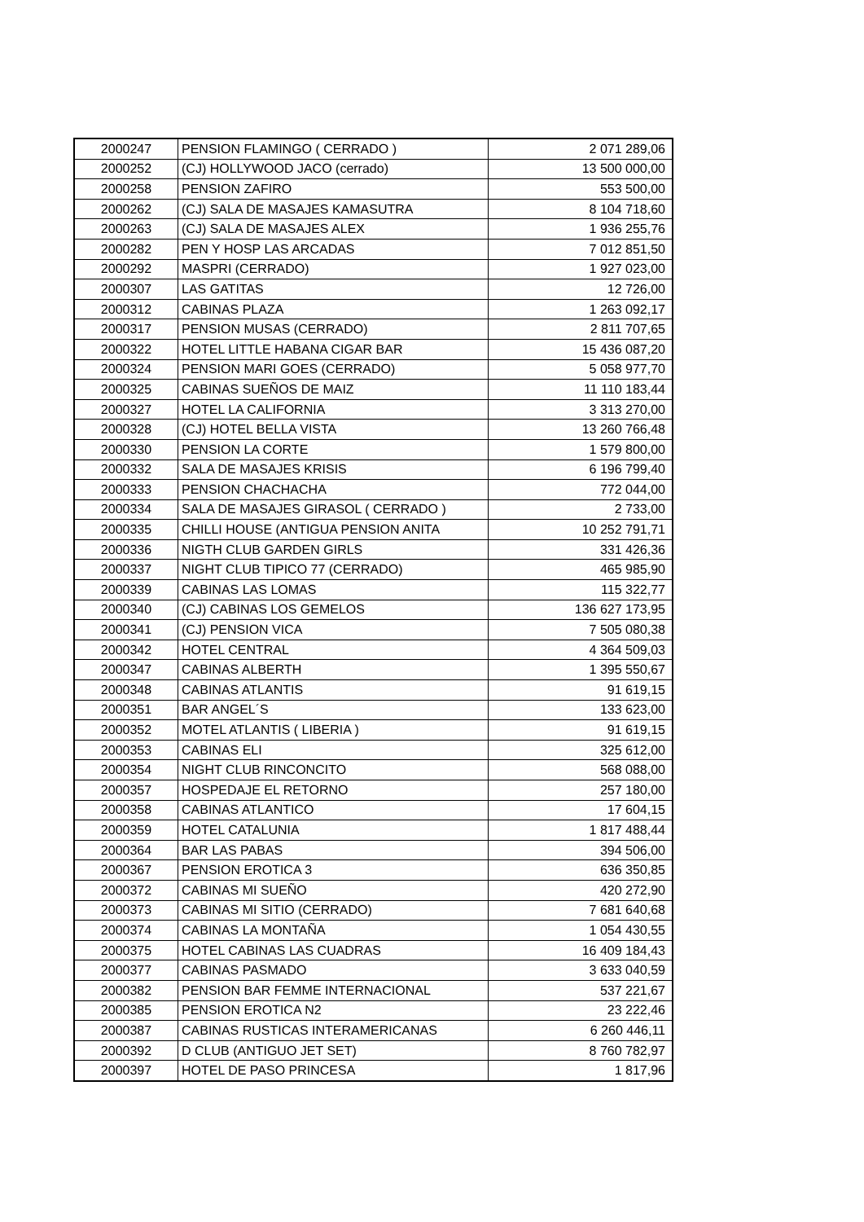| 2000247 | PENSION FLAMINGO ( CERRADO ) | 2 071 289,06 |
| 2000252 | (CJ) HOLLYWOOD JACO (cerrado) | 13 500 000,00 |
| 2000258 | PENSION ZAFIRO | 553 500,00 |
| 2000262 | (CJ) SALA DE MASAJES KAMASUTRA | 8 104 718,60 |
| 2000263 | (CJ) SALA DE MASAJES ALEX | 1 936 255,76 |
| 2000282 | PEN Y HOSP LAS ARCADAS | 7 012 851,50 |
| 2000292 | MASPRI (CERRADO) | 1 927 023,00 |
| 2000307 | LAS GATITAS | 12 726,00 |
| 2000312 | CABINAS PLAZA | 1 263 092,17 |
| 2000317 | PENSION MUSAS (CERRADO) | 2 811 707,65 |
| 2000322 | HOTEL LITTLE HABANA CIGAR BAR | 15 436 087,20 |
| 2000324 | PENSION MARI GOES (CERRADO) | 5 058 977,70 |
| 2000325 | CABINAS SUEÑOS DE MAIZ | 11 110 183,44 |
| 2000327 | HOTEL LA CALIFORNIA | 3 313 270,00 |
| 2000328 | (CJ) HOTEL BELLA VISTA | 13 260 766,48 |
| 2000330 | PENSION LA CORTE | 1 579 800,00 |
| 2000332 | SALA DE MASAJES KRISIS | 6 196 799,40 |
| 2000333 | PENSION CHACHACHA | 772 044,00 |
| 2000334 | SALA DE MASAJES GIRASOL ( CERRADO ) | 2 733,00 |
| 2000335 | CHILLI HOUSE (ANTIGUA PENSION ANITA | 10 252 791,71 |
| 2000336 | NIGTH CLUB GARDEN GIRLS | 331 426,36 |
| 2000337 | NIGHT CLUB TIPICO 77 (CERRADO) | 465 985,90 |
| 2000339 | CABINAS LAS LOMAS | 115 322,77 |
| 2000340 | (CJ) CABINAS LOS GEMELOS | 136 627 173,95 |
| 2000341 | (CJ) PENSION VICA | 7 505 080,38 |
| 2000342 | HOTEL CENTRAL | 4 364 509,03 |
| 2000347 | CABINAS ALBERTH | 1 395 550,67 |
| 2000348 | CABINAS ATLANTIS | 91 619,15 |
| 2000351 | BAR ANGEL´S | 133 623,00 |
| 2000352 | MOTEL ATLANTIS ( LIBERIA ) | 91 619,15 |
| 2000353 | CABINAS ELI | 325 612,00 |
| 2000354 | NIGHT CLUB RINCONCITO | 568 088,00 |
| 2000357 | HOSPEDAJE EL RETORNO | 257 180,00 |
| 2000358 | CABINAS ATLANTICO | 17 604,15 |
| 2000359 | HOTEL CATALUNIA | 1 817 488,44 |
| 2000364 | BAR LAS PABAS | 394 506,00 |
| 2000367 | PENSION EROTICA 3 | 636 350,85 |
| 2000372 | CABINAS MI SUEÑO | 420 272,90 |
| 2000373 | CABINAS MI SITIO (CERRADO) | 7 681 640,68 |
| 2000374 | CABINAS LA MONTAÑA | 1 054 430,55 |
| 2000375 | HOTEL CABINAS LAS CUADRAS | 16 409 184,43 |
| 2000377 | CABINAS PASMADO | 3 633 040,59 |
| 2000382 | PENSION BAR FEMME INTERNACIONAL | 537 221,67 |
| 2000385 | PENSION EROTICA N2 | 23 222,46 |
| 2000387 | CABINAS RUSTICAS INTERAMERICANAS | 6 260 446,11 |
| 2000392 | D CLUB (ANTIGUO JET SET) | 8 760 782,97 |
| 2000397 | HOTEL DE PASO PRINCESA | 1 817,96 |